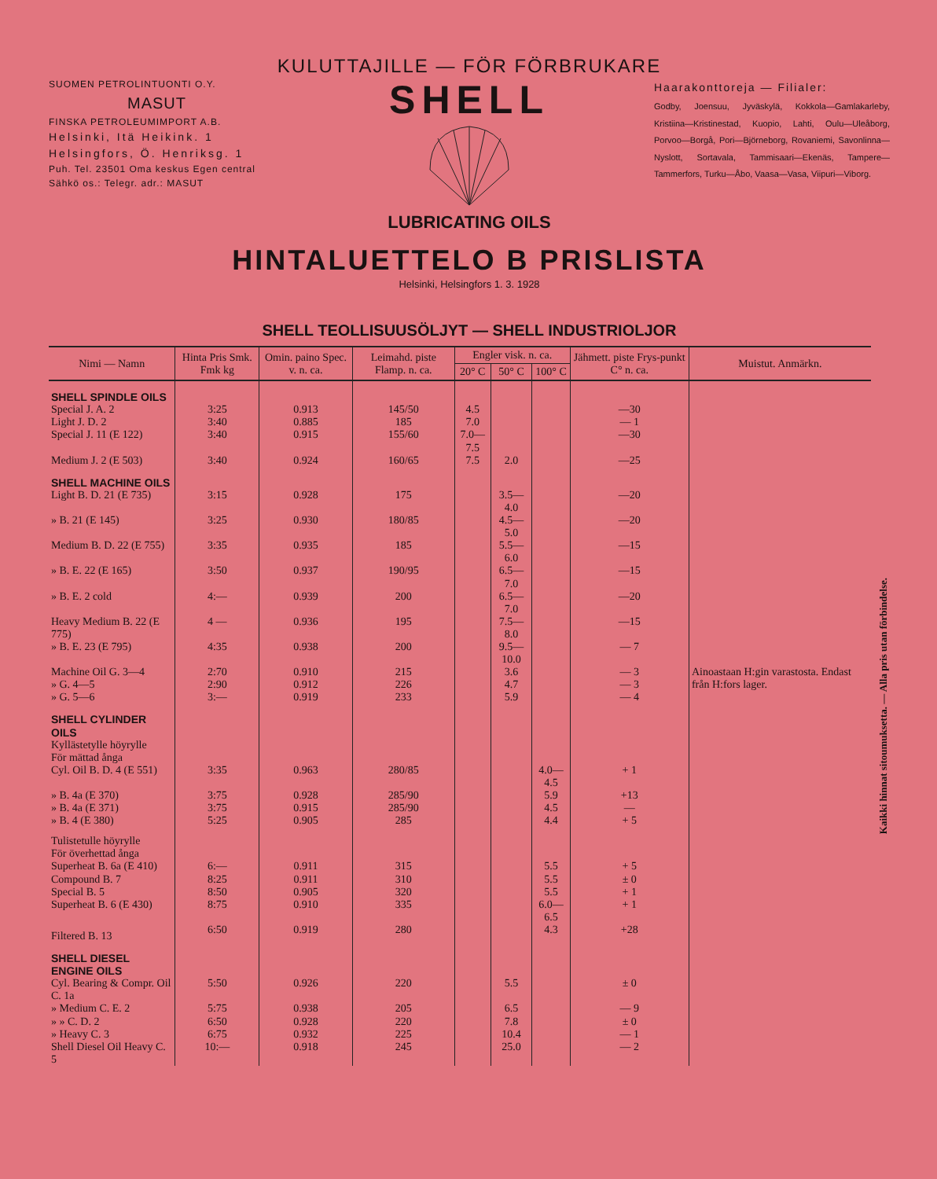KULUTTAJILLE — FÖR FÖRBRUKARE
SUOMEN PETROLINTUONTI O.Y.
MASUT
FINSKA PETROLEUMIMPORT A.B.
Helsinki, Itä Heikink. 1
Helsingfors, Ö. Henriksg. 1
Puh. Tel. 23501 Oma keskus Egen central
Sähkö os.: Telegr. adr.: MASUT
SHELL
LUBRICATING OILS
Haarakonttoreja — Filialer:
Godby, Joensuu, Jyväskylä, Kokkola—Gamlakarleby, Kristiina—Kristinestad, Kuopio, Lahti, Oulu—Uleåborg, Porvoo—Borgå, Pori—Björneborg, Rovaniemi, Savonlinna—Nyslott, Sortavala, Tammisaari—Ekenäs, Tampere—Tammerfors, Turku—Åbo, Vaasa—Vasa, Viipuri—Viborg.
HINTALUETTELO B PRISLISTA
Helsinki, Helsingfors 1. 3. 1928
SHELL TEOLLISUUSÖLJYT — SHELL INDUSTRIOLJOR
| Nimi — Namn | Hinta Pris Smk. Fmk kg | Omin. paino Spec. v. n. ca. | Leimahd. piste Flamp. n. ca. | Engler visk. n. ca. | | | Jähmett. piste Frys-punkt C° n. ca. | Muistut. Anmärkn. |
| --- | --- | --- | --- | --- | --- | --- | --- | --- |
| | | | | 20° C | 50° C | 100° C | | |
| SHELL SPINDLE OILS | | | | | | | | |
| Special J. A. 2 | 3:25 | 0.913 | 145/50 | 4.5 | | | —30 | |
| Light J. D. 2 | 3:40 | 0.885 | 185 | 7.0 | | | — 1 | |
| Special J. 11 (E 122) | 3:40 | 0.915 | 155/60 | 7.0—7.5 | | | —30 | |
| Medium J. 2 (E 503) | 3:40 | 0.924 | 160/65 | 7.5 | 2.0 | | —25 | |
| SHELL MACHINE OILS | | | | | | | | |
| Light B. D. 21 (E 735) | 3:15 | 0.928 | 175 | | 3.5— 4.0 | | —20 | |
| » B. 21 (E 145) | 3:25 | 0.930 | 180/85 | | 4.5— 5.0 | | —20 | |
| Medium B. D. 22 (E 755) | 3:35 | 0.935 | 185 | | 5.5— 6.0 | | —15 | |
| » B. E. 22 (E 165) | 3:50 | 0.937 | 190/95 | | 6.5— 7.0 | | —15 | |
| » B. E. 2 cold | 4:— | 0.939 | 200 | | 6.5— 7.0 | | —20 | |
| Heavy Medium B. 22 (E 775) | 4 — | 0.936 | 195 | | 7.5— 8.0 | | —15 | |
| » B. E. 23 (E 795) | 4:35 | 0.938 | 200 | | 9.5—10.0 | | — 7 | |
| Machine Oil G. 3—4 | 2:70 | 0.910 | 215 | | 3.6 | | — 3 | Ainoastaan H:gin varastosta. Endast från H:fors lager. |
| » G. 4—5 | 2:90 | 0.912 | 226 | | 4.7 | | — 3 | |
| » G. 5—6 | 3:— | 0.919 | 233 | | 5.9 | | — 4 | |
| SHELL CYLINDER OILS | | | | | | | | |
| Kyllästetylle höyrylle För mättad ånga | | | | | | | | |
| Cyl. Oil B. D. 4 (E 551) | 3:35 | 0.963 | 280/85 | | | 4.0—4.5 | + 1 | |
| » B. 4a (E 370) | 3:75 | 0.928 | 285/90 | | | 5.9 | +13 | |
| » B. 4a (E 371) | 3:75 | 0.915 | 285/90 | | | 4.5 | — | |
| » B. 4 (E 380) | 5:25 | 0.905 | 285 | | | 4.4 | + 5 | |
| Tulistetulle höyrylle För överhettad ånga | | | | | | | | |
| Superheat B. 6a (E 410) | 6:— | 0.911 | 315 | | | 5.5 | + 5 | |
| Compound B. 7 | 8:25 | 0.911 | 310 | | | 5.5 | ± 0 | |
| Special B. 5 | 8:50 | 0.905 | 320 | | | 5.5 | + 1 | |
| Superheat B. 6 (E 430) | 8:75 | 0.910 | 335 | | | 6.0—6.5 | + 1 | |
| Filtered B. 13 | 6:50 | 0.919 | 280 | | | 4.3 | +28 | |
| SHELL DIESEL ENGINE OILS | | | | | | | | |
| Cyl. Bearing & Compr. Oil C. 1a | 5:50 | 0.926 | 220 | | 5.5 | | ± 0 | |
| » Medium C. E. 2 | 5:75 | 0.938 | 205 | | 6.5 | | — 9 | |
| » » C. D. 2 | 6:50 | 0.928 | 220 | | 7.8 | | ± 0 | |
| » Heavy C. 3 | 6:75 | 0.932 | 225 | | 10.4 | | — 1 | |
| Shell Diesel Oil Heavy C. 5 | 10:— | 0.918 | 245 | | 25.0 | | — 2 | |
Kaikki hinnat sitoumuksetta. — Alla pris utan förbindelse.